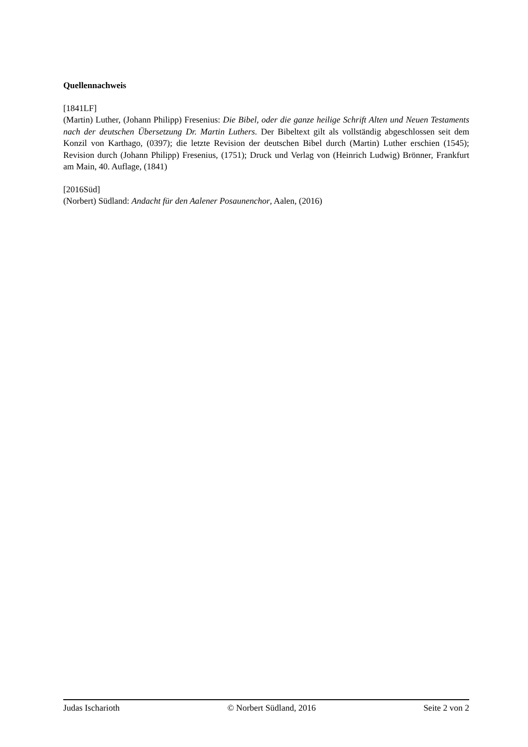Quellennachweis
[1841LF]
(Martin) Luther, (Johann Philipp) Fresenius: Die Bibel, oder die ganze heilige Schrift Alten und Neuen Testaments nach der deutschen Übersetzung Dr. Martin Luthers. Der Bibeltext gilt als vollständig abgeschlossen seit dem Konzil von Karthago, (0397); die letzte Revision der deutschen Bibel durch (Martin) Luther erschien (1545); Revision durch (Johann Philipp) Fresenius, (1751); Druck und Verlag von (Heinrich Ludwig) Brönner, Frankfurt am Main, 40. Auflage, (1841)
[2016Süd]
(Norbert) Südland: Andacht für den Aalener Posaunenchor, Aalen, (2016)
Judas Ischarioth © Norbert Südland, 2016 Seite 2 von 2